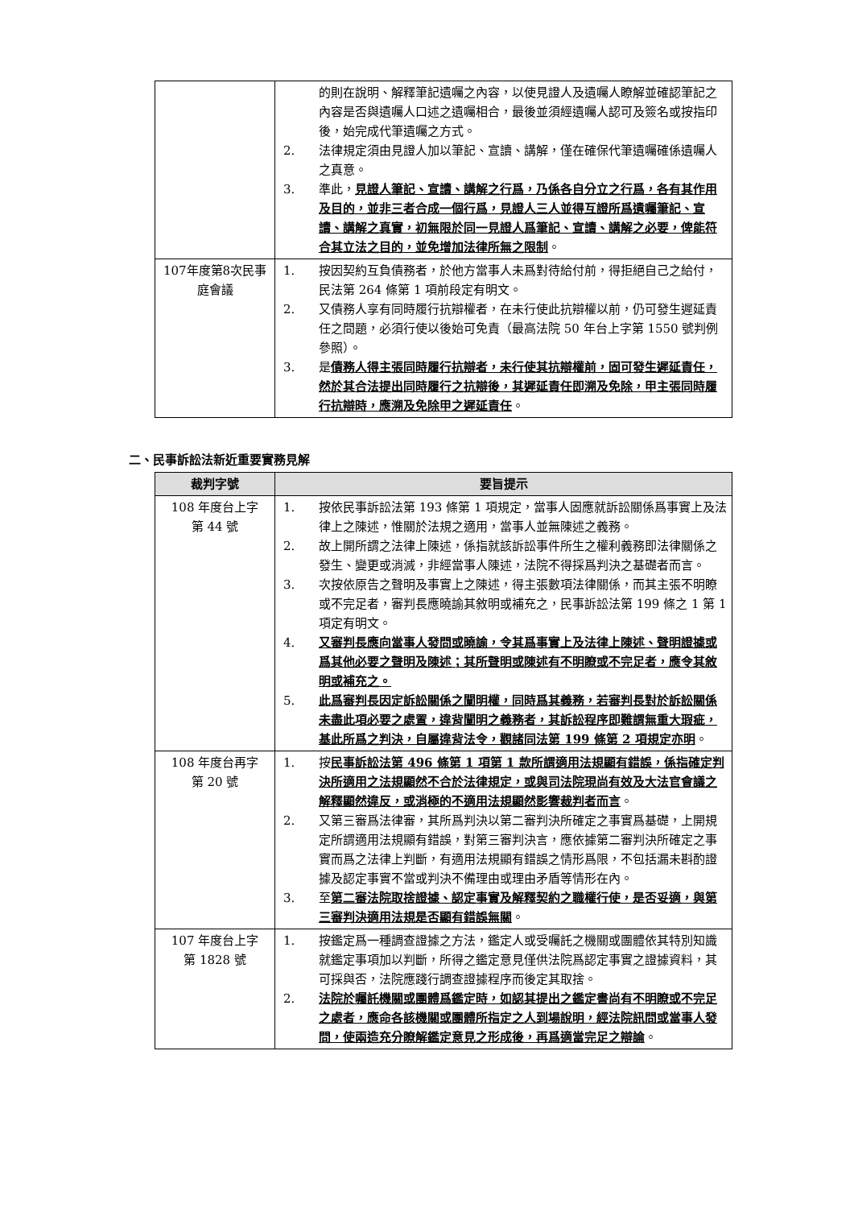| | 的則在說明、解釋筆記遺囑之內容，以使見證人及遺囑人瞭解並確認筆記之內容是否與遺囑人口述之遺囑相合，最後並須經遺囑人認可及簽名或按指印後，始完成代筆遺囑之方式。 2. 法律規定須由見證人加以筆記、宣讀、講解，僅在確保代筆遺囑確係遺囑人之真意。 3. 準此， 見證人筆記、宣讀、講解之行爲，乃係各自分立之行爲，各有其作用及目的，並非三者合成一個行爲，見證人三人並得互證所爲遺囑筆記、宣讀、講解之真實，初無限於同一見證人爲筆記、宣讀、講解之必要，俾能符合其立法之目的，並免增加法律所無之限制 。 |
| 107年度第8次民事庭會議 | 1. 按因契約互負債務者，於他方當事人未爲對待給付前，得拒絕自己之給付，民法第 264 條第 1 項前段定有明文。 2. 又債務人享有同時履行抗辯權者，在未行使此抗辯權以前，仍可發生遲延責任之問題，必須行使以後始可免責（最高法院 50 年台上字第 1550 號判例參照）。 3. 是 債務人得主張同時履行抗辯者，未行使其抗辯權前，固可發生遲延責任，然於其合法提出同時履行之抗辯後，其遲延責任即溯及免除，甲主張同時履行抗辯時，應溯及免除甲之遲延責任 。 |
二、民事訴訟法新近重要實務見解
| 裁判字號 | 要旨提示 |
| --- | --- |
| 108 年度台上字 第 44 號 | 1. 按依民事訴訟法第 193 條第 1 項規定，當事人固應就訴訟關係爲事實上及法律上之陳述，惟關於法規之適用，當事人並無陳述之義務。 2. 故上開所謂之法律上陳述，係指就該訴訟事件所生之權利義務即法律關係之發生、變更或消滅，非經當事人陳述，法院不得採爲判決之基礎者而言。 3. 次按依原告之聲明及事實上之陳述，得主張數項法律關係，而其主張不明瞭或不完足者，審判長應曉諭其敘明或補充之，民事訴訟法第 199 條之 1 第 1 項定有明文。 4. 又審判長應向當事人發問或曉諭，令其爲事實上及法律上陳述、聲明證據或爲其他必要之聲明及陳述；其所聲明或陳述有不明瞭或不完足者，應令其敘明或補充之。 5. 此爲審判長因定訴訟關係之闡明權，同時爲其義務，若審判長對於訴訟關係未盡此項必要之處置，違背闡明之義務者，其訴訟程序即難謂無重大瑕疵，基此所爲之判決，自屬違背法令，觀諸同法第 199 條第 2 項規定亦明 。 |
| 108 年度台再字 第 20 號 | 1. 按 民事訴訟法第 496 條第 1 項第 1 款所謂適用法規顯有錯誤，係指確定判決所適用之法規顯然不合於法律規定，或與司法院現尚有效及大法官會議之解釋顯然違反，或消極的不適用法規顯然影響裁判者而言 。 2. 又第三審爲法律審，其所爲判決以第二審判決所確定之事實爲基礎，上開規定所謂適用法規顯有錯誤，對第三審判決言，應依據第二審判決所確定之事實而爲之法律上判斷，有適用法規顯有錯誤之情形爲限，不包括漏未斟酌證據及認定事實不當或判決不備理由或理由矛盾等情形在內。 3. 至 第二審法院取捨證據、認定事實及解釋契約之職權行使，是否妥適，與第三審判決適用法規是否顯有錯誤無關 。 |
| 107 年度台上字 第 1828 號 | 1. 按鑑定爲一種調查證據之方法，鑑定人或受囑託之機關或團體依其特別知識就鑑定事項加以判斷，所得之鑑定意見僅供法院爲認定事實之證據資料，其可採與否，法院應踐行調查證據程序而後定其取捨。 2. 法院於囑託機關或團體爲鑑定時，如認其提出之鑑定書尚有不明瞭或不完足之處者，應命各該機關或團體所指定之人到場說明，經法院訊問或當事人發問，使兩造充分瞭解鑑定意見之形成後，再爲適當完足之辯論 。 |